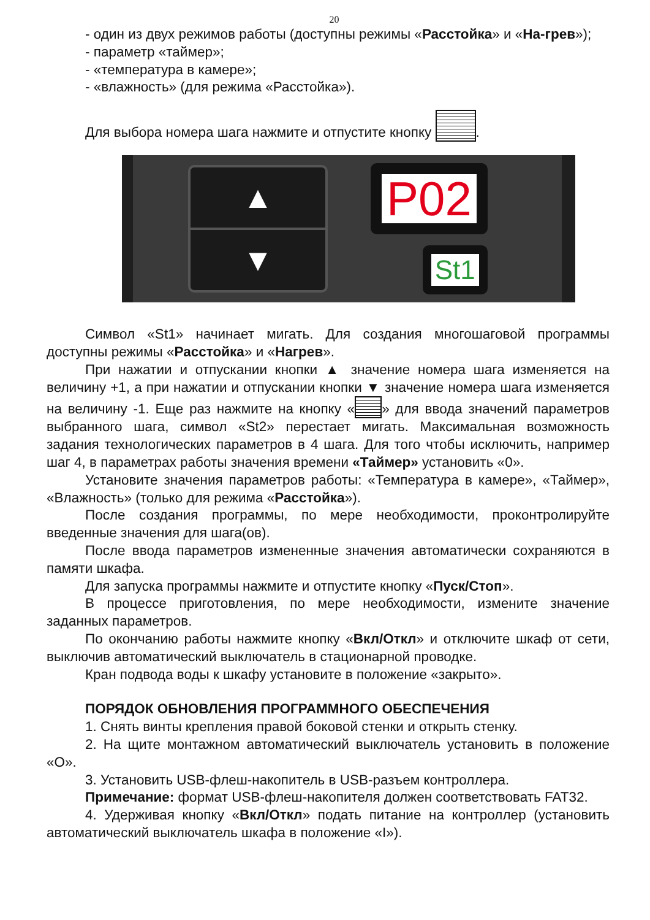20
- один из двух режимов работы (доступны режимы «Расстойка» и «На-грев»);
- параметр «таймер»;
- «температура в камере»;
- «влажность» (для режима «Расстойка»).
Для выбора номера шага нажмите и отпустите кнопку .
▲
▼
P02
St1
Символ «St1» начинает мигать. Для создания многошаговой программы доступны режимы «Расстойка» и «Нагрев».
При нажатии и отпускании кнопки ▲ значение номера шага изменяется на величину +1, а при нажатии и отпускании кнопки ▼ значение номера шага изменяется на величину -1. Еще раз нажмите на кнопку « » для ввода значений параметров выбранного шага, символ «St2» перестает мигать. Максимальная возможность задания технологических параметров в 4 шага. Для того чтобы исключить, например шаг 4, в параметрах работы значения времени «Таймер» установить «0».
Установите значения параметров работы: «Температура в камере», «Таймер», «Влажность» (только для режима «Расстойка»).
После создания программы, по мере необходимости, проконтролируйте введенные значения для шага(ов).
После ввода параметров измененные значения автоматически сохраняются в памяти шкафа.
Для запуска программы нажмите и отпустите кнопку «Пуск/Стоп».
В процессе приготовления, по мере необходимости, измените значение заданных параметров.
По окончанию работы нажмите кнопку «Вкл/Откл» и отключите шкаф от сети, выключив автоматический выключатель в стационарной проводке.
Кран подвода воды к шкафу установите в положение «закрыто».
ПОРЯДОК ОБНОВЛЕНИЯ ПРОГРАММНОГО ОБЕСПЕЧЕНИЯ
1. Снять винты крепления правой боковой стенки и открыть стенку.
2. На щите монтажном автоматический выключатель установить в положение «О».
3. Установить USB-флеш-накопитель в USB-разъем контроллера.
Примечание: формат USB-флеш-накопителя должен соответствовать FAT32.
4. Удерживая кнопку «Вкл/Откл» подать питание на контроллер (установить автоматический выключатель шкафа в положение «I»).